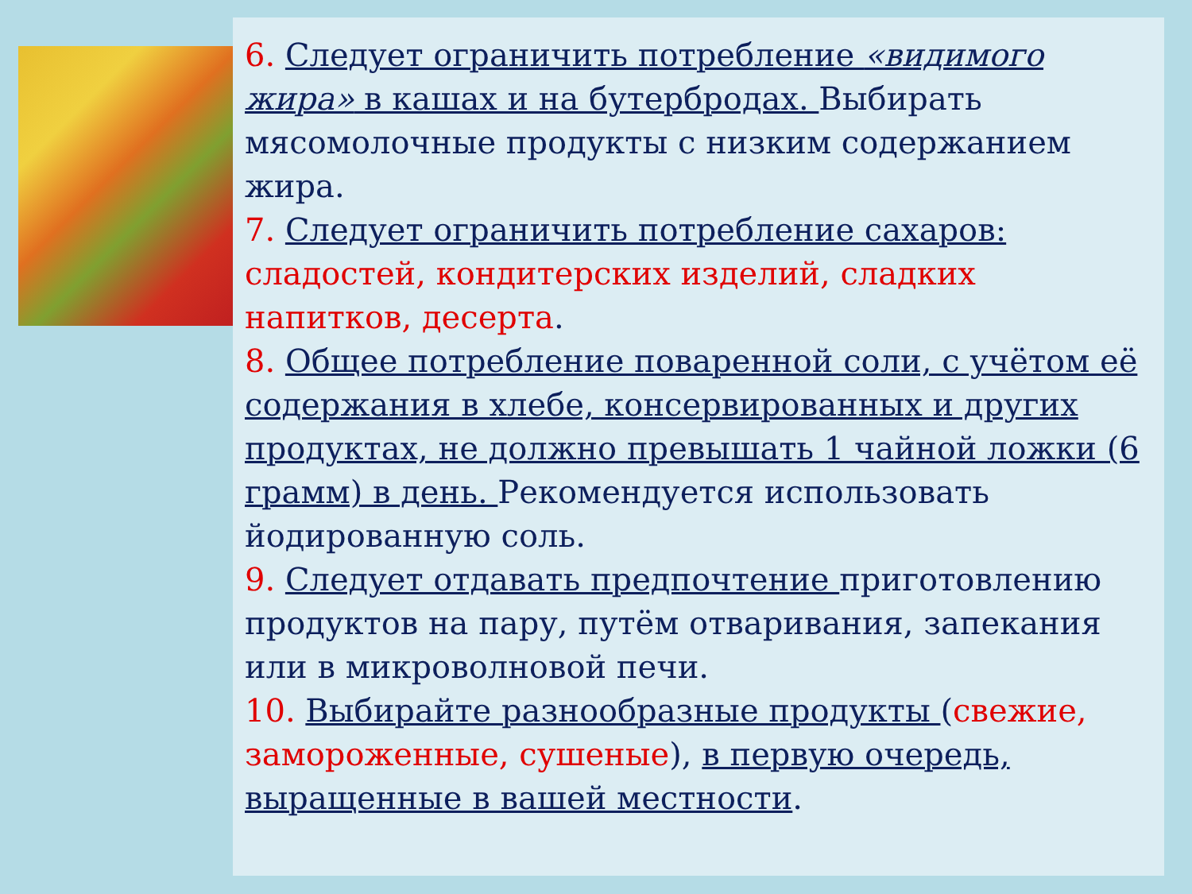6. Следует ограничить потребление «видимого жира» в кашах и на бутербродах. Выбирать мясомолочные продукты с низким содержанием жира.
7. Следует ограничить потребление сахаров: сладостей, кондитерских изделий, сладких напитков, десерта.
8. Общее потребление поваренной соли, с учётом её содержания в хлебе, консервированных и других продуктах, не должно превышать 1 чайной ложки (6 грамм) в день. Рекомендуется использовать йодированную соль.
9. Следует отдавать предпочтение приготовлению продуктов на пару, путём отваривания, запекания или в микроволновой печи.
10. Выбирайте разнообразные продукты (свежие, замороженные, сушеные), в первую очередь, выращенные в вашей местности.